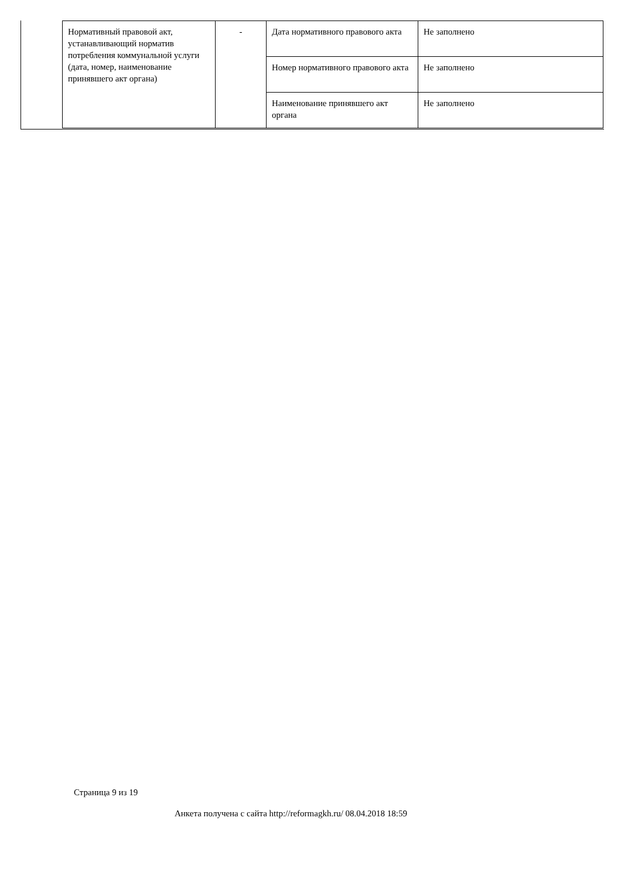| Нормативный правовой акт, устанавливающий норматив потребления коммунальной услуги (дата, номер, наименование принявшего акт органа) | - | Дата нормативного правового акта | Не заполнено |
| | | Номер нормативного правового акта | Не заполнено |
| | | Наименование принявшего акт органа | Не заполнено |
Страница 9 из 19
Анкета получена с сайта http://reformagkh.ru/ 08.04.2018 18:59